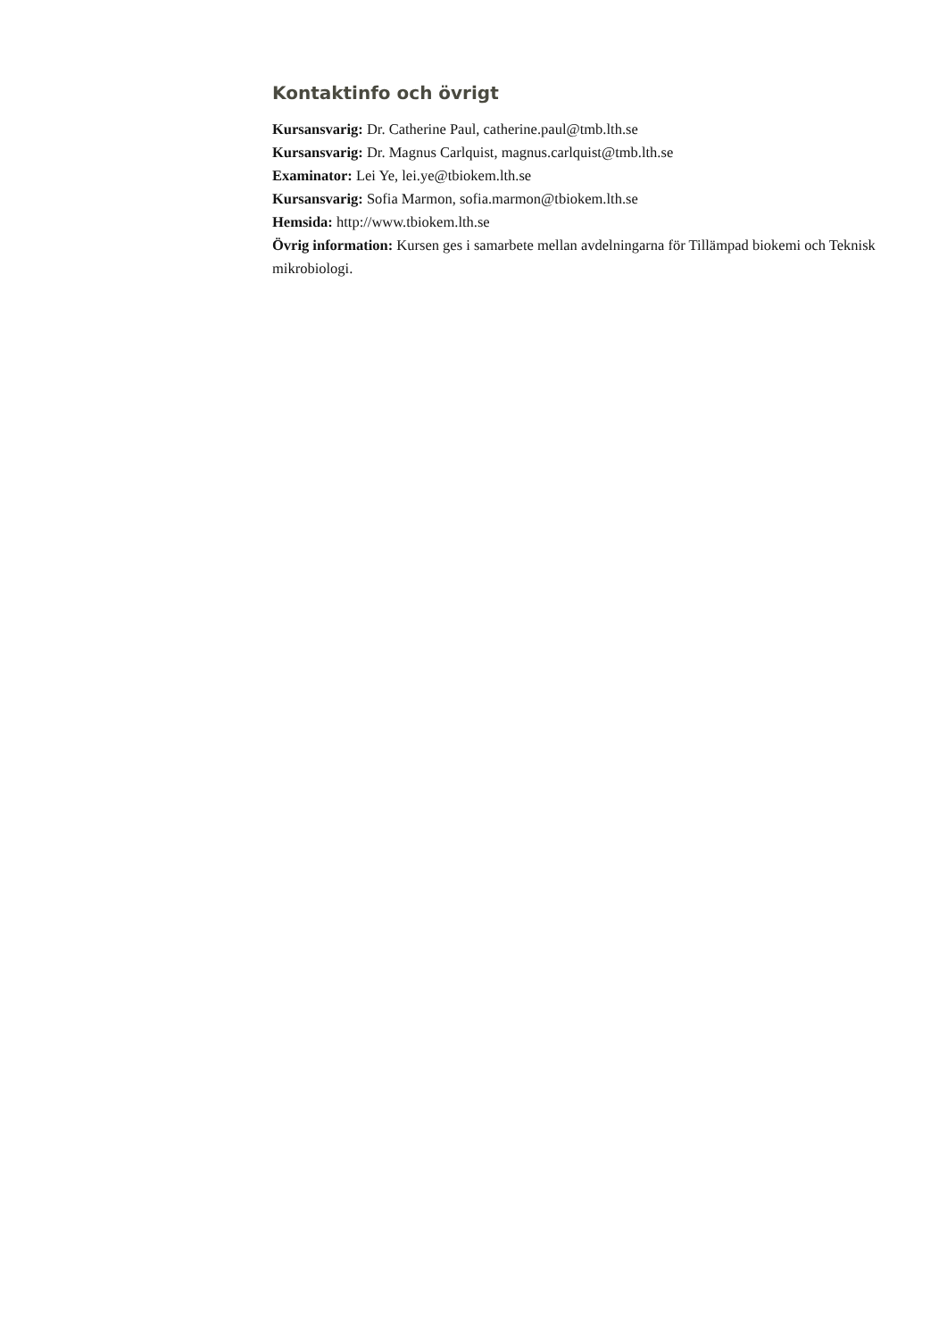Kontaktinfo och övrigt
Kursansvarig: Dr. Catherine Paul, catherine.paul@tmb.lth.se
Kursansvarig: Dr. Magnus Carlquist, magnus.carlquist@tmb.lth.se
Examinator: Lei Ye, lei.ye@tbiokem.lth.se
Kursansvarig: Sofia Marmon, sofia.marmon@tbiokem.lth.se
Hemsida: http://www.tbiokem.lth.se
Övrig information: Kursen ges i samarbete mellan avdelningarna för Tillämpad biokemi och Teknisk mikrobiologi.